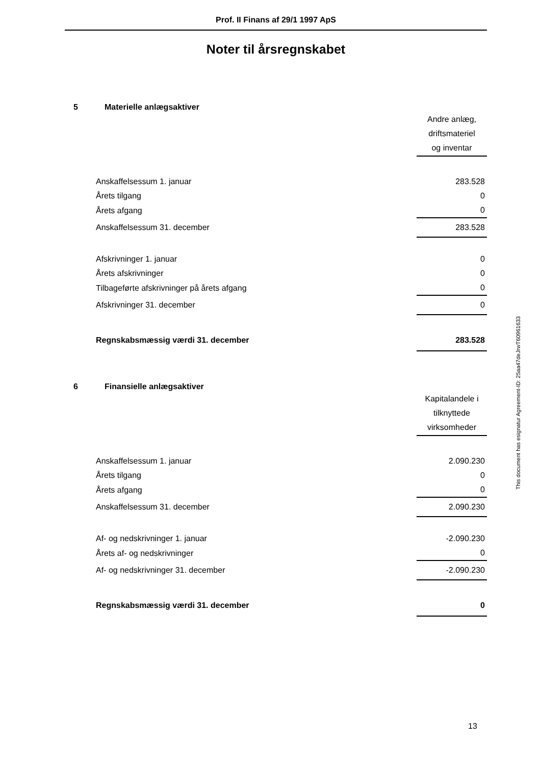Prof. II Finans af 29/1 1997 ApS
Noter til årsregnskabet
5 Materielle anlægsaktiver
| | Andre anlæg, driftsmateriel og inventar |
| Anskaffelsessum 1. januar | 283.528 |
| Årets tilgang | 0 |
| Årets afgang | 0 |
| Anskaffelsessum 31. december | 283.528 |
| Afskrivninger 1. januar | 0 |
| Årets afskrivninger | 0 |
| Tilbageførte afskrivninger på årets afgang | 0 |
| Afskrivninger 31. december | 0 |
| Regnskabsmæssig værdi 31. december | 283.528 |
6 Finansielle anlægsaktiver
| | Kapitalandele i tilknyttede virksomheder |
| Anskaffelsessum 1. januar | 2.090.230 |
| Årets tilgang | 0 |
| Årets afgang | 0 |
| Anskaffelsessum 31. december | 2.090.230 |
| Af- og nedskrivninger 1. januar | -2.090.230 |
| Årets af- og nedskrivninger | 0 |
| Af- og nedskrivninger 31. december | -2.090.230 |
| Regnskabsmæssig værdi 31. december | 0 |
This document has esignatur Agreement-ID: 25aa47deJrwT60961633
13